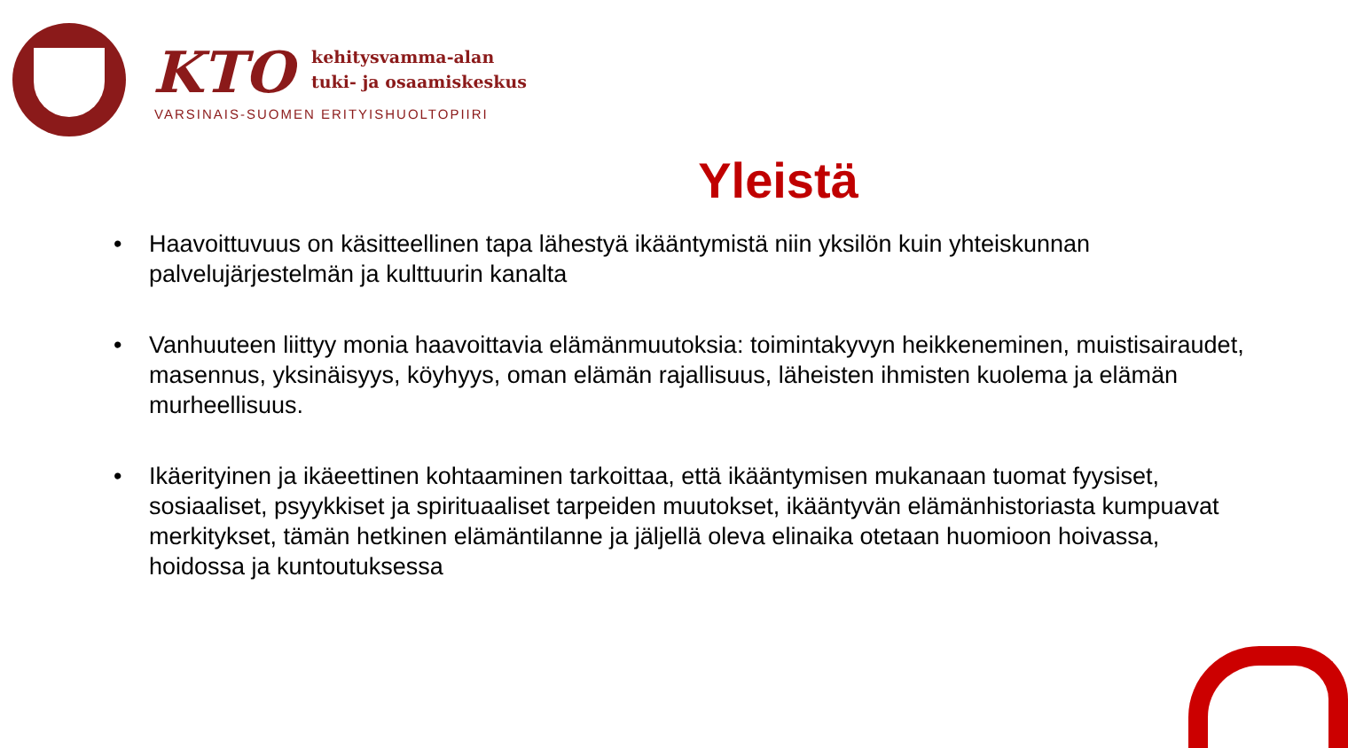KTO
kehitysvamma-alan
tuki- ja osaamiskeskus
VARSINAIS-SUOMEN ERITYISHUOLTOPIIRI
Yleistä
• Haavoittuvuus on käsitteellinen tapa lähestyä ikääntymistä niin yksilön kuin yhteiskunnan palvelujärjestelmän ja kulttuurin kanalta
• Vanhuuteen liittyy monia haavoittavia elämänmuutoksia: toimintakyvyn heikkeneminen, muistisairaudet, masennus, yksinäisyys, köyhyys, oman elämän rajallisuus, läheisten ihmisten kuolema ja elämän murheellisuus.
• Ikäerityinen ja ikäeettinen kohtaaminen tarkoittaa, että ikääntymisen mukanaan tuomat fyysiset, sosiaaliset, psyykkiset ja spirituaaliset tarpeiden muutokset, ikääntyvän elämänhistoriasta kumpuavat merkitykset, tämän hetkinen elämäntilanne ja jäljellä oleva elinaika otetaan huomioon hoivassa, hoidossa ja kuntoutuksessa